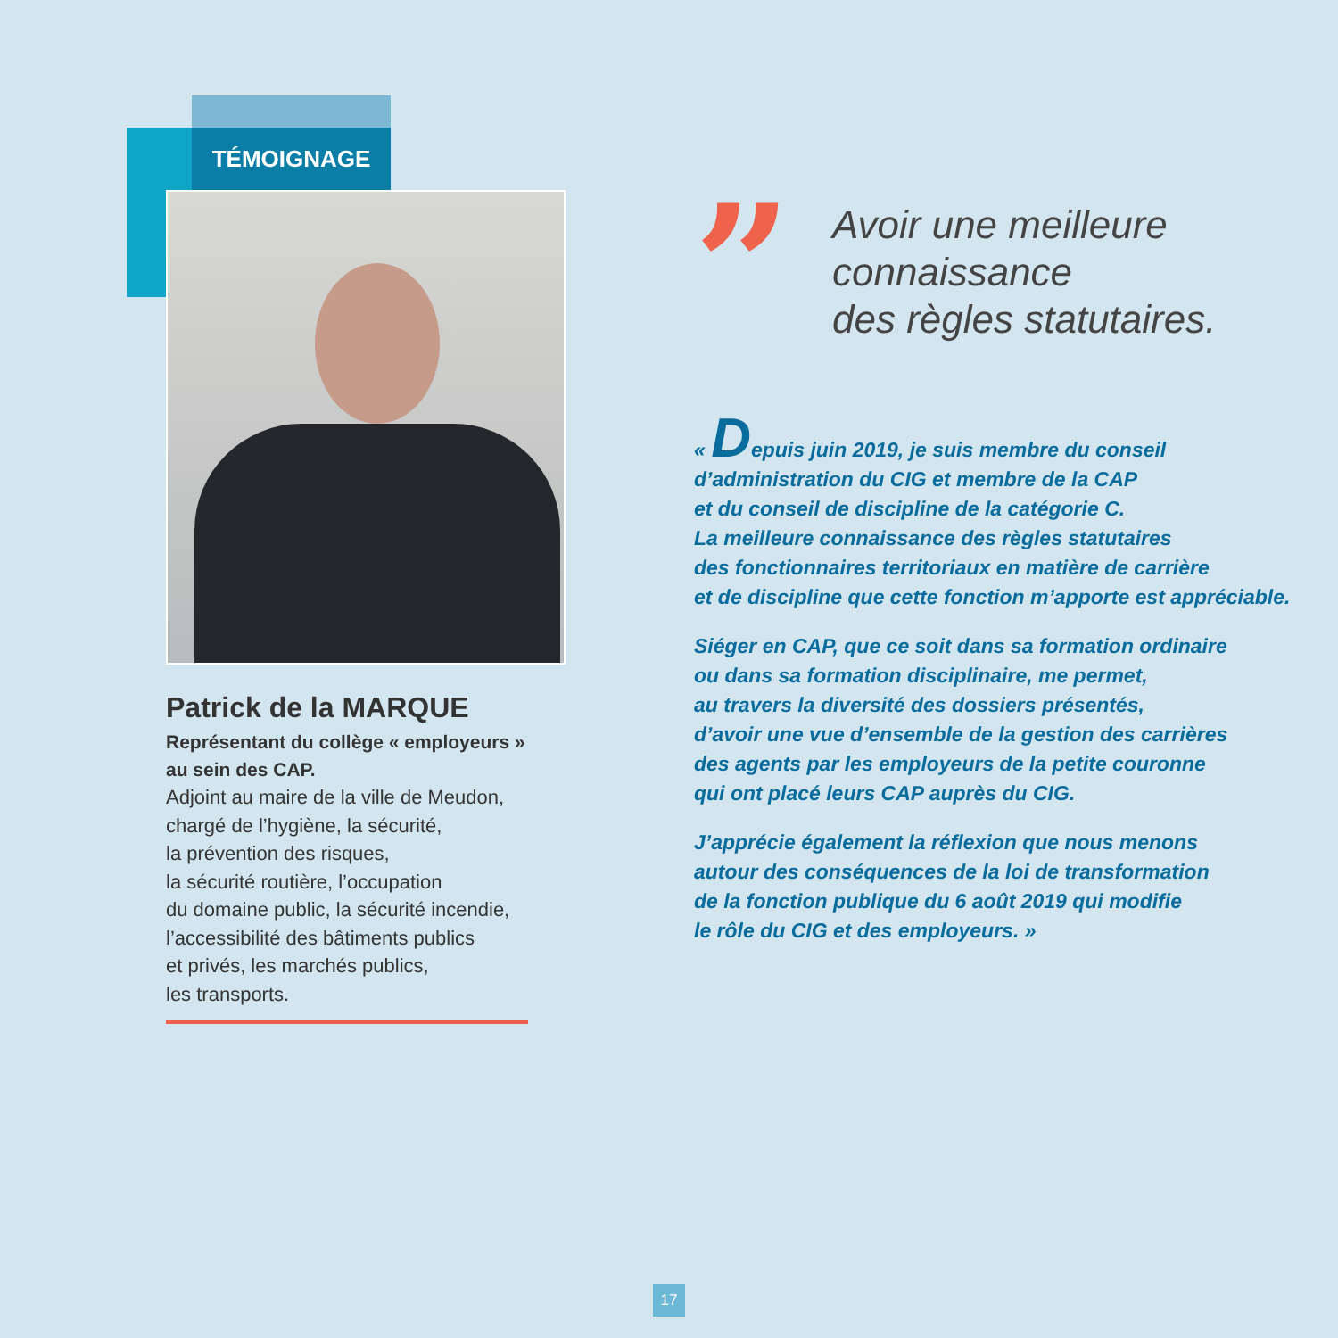TÉMOIGNAGE
Patrick de la MARQUE
Représentant du collège « employeurs »
au sein des CAP.
Adjoint au maire de la ville de Meudon,
chargé de l’hygiène, la sécurité,
la prévention des risques,
la sécurité routière, l’occupation
du domaine public, la sécurité incendie,
l’accessibilité des bâtiments publics
et privés, les marchés publics,
les transports.
”
Avoir une meilleure
connaissance
des règles statutaires.
« Depuis juin 2019, je suis membre du conseil
d’administration du CIG et membre de la CAP
et du conseil de discipline de la catégorie C.
La meilleure connaissance des règles statutaires
des fonctionnaires territoriaux en matière de carrière
et de discipline que cette fonction m’apporte est appréciable.
Siéger en CAP, que ce soit dans sa formation ordinaire
ou dans sa formation disciplinaire, me permet,
au travers la diversité des dossiers présentés,
d’avoir une vue d’ensemble de la gestion des carrières
des agents par les employeurs de la petite couronne
qui ont placé leurs CAP auprès du CIG.
J’apprécie également la réflexion que nous menons
autour des conséquences de la loi de transformation
de la fonction publique du 6 août 2019 qui modifie
le rôle du CIG et des employeurs. »
17